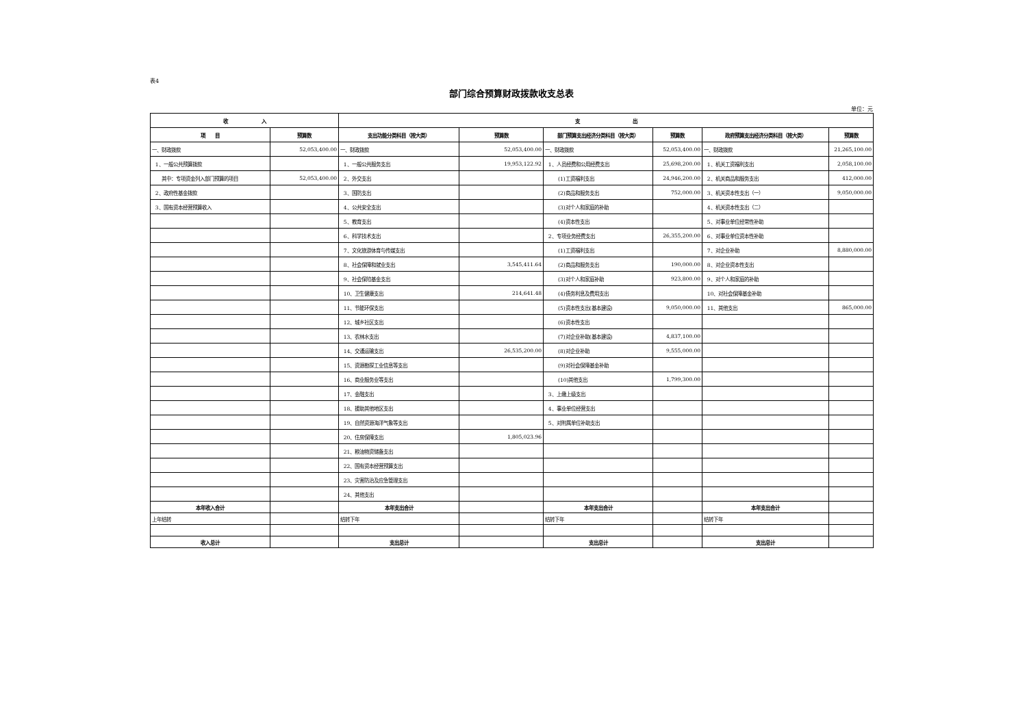表4
部门综合预算财政拨款收支总表
单位：元
| 收 入 | | 支 出 | | | | | |
| --- | --- | --- | --- | --- | --- | --- | --- |
| 项 目 | 预算数 | 支出功能分类科目（按大类） | 预算数 | 部门预算支出经济分类科目（按大类） | 预算数 | 政府预算支出经济分类科目（按大类） | 预算数 |
| 一、财政拨款 | 52,053,400.00 | 一、财政拨款 | 52,053,400.00 | 一、财政拨款 | 52,053,400.00 | 一、财政拨款 | 21,265,100.00 |
| 1、一般公共预算拨款 | | 1、一般公共服务支出 | 19,953,122.92 | 1、人员经费和公用经费支出 | 25,698,200.00 | 1、机关工资福利支出 | 2,058,100.00 |
| 其中：专项资金列入部门预算的项目 | 52,053,400.00 | 2、外交支出 | | (1)工资福利支出 | 24,946,200.00 | 2、机关商品和服务支出 | 412,000.00 |
| 2、政府性基金拨款 | | 3、国防支出 | | (2)商品和服务支出 | 752,000.00 | 3、机关资本性支出（一） | 9,050,000.00 |
| 3、国有资本经营预算收入 | | 4、公共安全支出 | | (3)对个人和家庭的补助 | | 4、机关资本性支出（二） | |
| | | 5、教育支出 | | (4)资本性支出 | | 5、对事业单位经常性补助 | |
| | | 6、科学技术支出 | | 2、专项业务经费支出 | 26,355,200.00 | 6、对事业单位资本性补助 | |
| | | 7、文化旅游体育与传媒支出 | | (1)工资福利支出 | | 7、对企业补助 | 8,880,000.00 |
| | | 8、社会保障和就业支出 | 3,545,411.64 | (2)商品和服务支出 | 190,000.00 | 8、对企业资本性支出 | |
| | | 9、社会保险基金支出 | | (3)对个人和家庭补助 | 923,800.00 | 9、对个人和家庭的补助 | |
| | | 10、卫生健康支出 | 214,641.48 | (4)债务利息及费用支出 | | 10、对社会保障基金补助 | |
| | | 11、节能环保支出 | | (5)资本性支出(基本建设) | 9,050,000.00 | 11、其他支出 | 865,000.00 |
| | | 12、城乡社区支出 | | (6)资本性支出 | | | |
| | | 13、农林水支出 | | (7)对企业补助(基本建设) | 4,837,100.00 | | |
| | | 14、交通运输支出 | 26,535,200.00 | (8)对企业补助 | 9,555,000.00 | | |
| | | 15、资源勘探工业信息等支出 | | (9)对社会保障基金补助 | | | |
| | | 16、商业服务业等支出 | | (10)其他支出 | 1,799,300.00 | | |
| | | 17、金融支出 | | 3、上缴上级支出 | | | |
| | | 18、援助其他地区支出 | | 4、事业单位经营支出 | | | |
| | | 19、自然资源海洋气象等支出 | | 5、对附属单位补助支出 | | | |
| | | 20、住房保障支出 | 1,805,023.96 | | | | |
| | | 21、粮油物资储备支出 | | | | | |
| | | 22、国有资本经营预算支出 | | | | | |
| | | 23、灾害防治及应急管理支出 | | | | | |
| | | 24、其他支出 | | | | | |
| 本年收入合计 | | 本年支出合计 | | 本年支出合计 | | 本年支出合计 | |
| 上年结转 | | 结转下年 | | 结转下年 | | 结转下年 | |
| 收入总计 | | 支出总计 | | 支出总计 | | 支出总计 | |